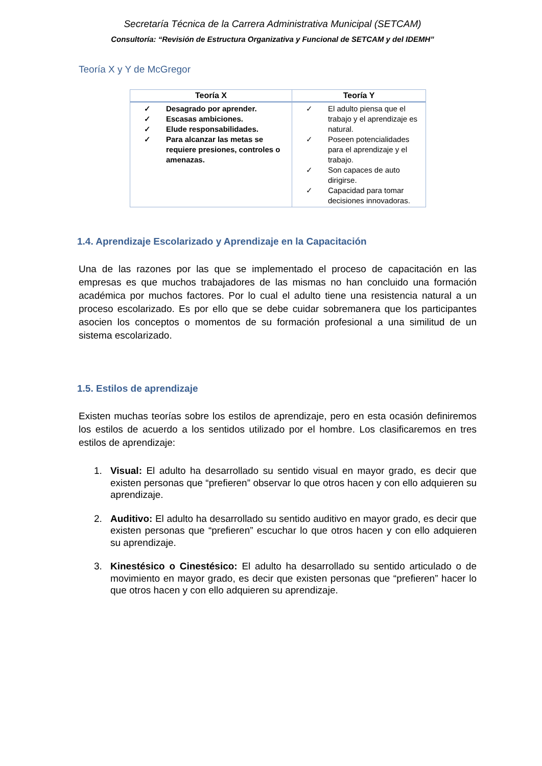Secretaría Técnica de la Carrera Administrativa Municipal (SETCAM)
Consultoría: “Revisión de Estructura Organizativa y Funcional de SETCAM y del IDEMH”
Teoría X y Y de McGregor
| Teoría X | Teoría Y |
| --- | --- |
| ✓ Desagrado por aprender. ✓ Escasas ambiciones. ✓ Elude responsabilidades. ✓ Para alcanzar las metas se requiere presiones, controles o amenazas. | ✓ El adulto piensa que el trabajo y el aprendizaje es natural. ✓ Poseen potencialidades para el aprendizaje y el trabajo. ✓ Son capaces de auto dirigirse. ✓ Capacidad para tomar decisiones innovadoras. |
1.4. Aprendizaje Escolarizado y Aprendizaje en la Capacitación
Una de las razones por las que se implementado el proceso de capacitación en las empresas es que muchos trabajadores de las mismas no han concluido una formación académica por muchos factores. Por lo cual el adulto tiene una resistencia natural a un proceso escolarizado. Es por ello que se debe cuidar sobremanera que los participantes asocien los conceptos o momentos de su formación profesional a una similitud de un sistema escolarizado.
1.5. Estilos de aprendizaje
Existen muchas teorías sobre los estilos de aprendizaje, pero en esta ocasión definiremos los estilos de acuerdo a los sentidos utilizado por el hombre. Los clasificaremos en tres estilos de aprendizaje:
1. Visual: El adulto ha desarrollado su sentido visual en mayor grado, es decir que existen personas que “prefieren” observar lo que otros hacen y con ello adquieren su aprendizaje.
2. Auditivo: El adulto ha desarrollado su sentido auditivo en mayor grado, es decir que existen personas que “prefieren” escuchar lo que otros hacen y con ello adquieren su aprendizaje.
3. Kinestésico o Cinestésico: El adulto ha desarrollado su sentido articulado o de movimiento en mayor grado, es decir que existen personas que “prefieren” hacer lo que otros hacen y con ello adquieren su aprendizaje.